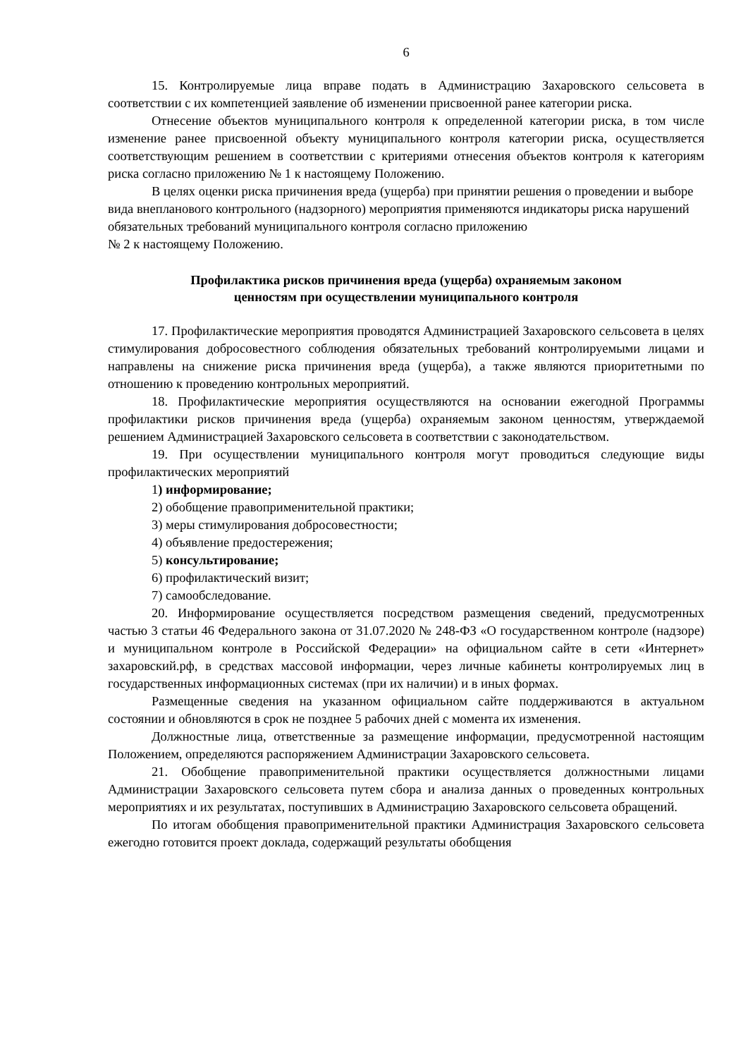6
15. Контролируемые лица вправе подать в Администрацию Захаровского сельсовета в соответствии с их компетенцией заявление об изменении присвоенной ранее категории риска.
Отнесение объектов муниципального контроля к определенной категории риска, в том числе изменение ранее присвоенной объекту муниципального контроля категории риска, осуществляется соответствующим решением в соответствии с критериями отнесения объектов контроля к категориям риска согласно приложению № 1 к настоящему Положению.
В целях оценки риска причинения вреда (ущерба) при принятии решения о проведении и выборе вида внепланового контрольного (надзорного) мероприятия применяются индикаторы риска нарушений обязательных требований муниципального контроля согласно приложению
№ 2 к настоящему Положению.
Профилактика рисков причинения вреда (ущерба) охраняемым законом
ценностям при осуществлении муниципального контроля
17. Профилактические мероприятия проводятся Администрацией Захаровского сельсовета в целях стимулирования добросовестного соблюдения обязательных требований контролируемыми лицами и направлены на снижение риска причинения вреда (ущерба), а также являются приоритетными по отношению к проведению контрольных мероприятий.
18. Профилактические мероприятия осуществляются на основании ежегодной Программы профилактики рисков причинения вреда (ущерба) охраняемым законом ценностям, утверждаемой решением Администрацией Захаровского сельсовета в соответствии с законодательством.
19. При осуществлении муниципального контроля могут проводиться следующие виды профилактических мероприятий
1) информирование;
2) обобщение правоприменительной практики;
3) меры стимулирования добросовестности;
4) объявление предостережения;
5) консультирование;
6) профилактический визит;
7) самообследование.
20. Информирование осуществляется посредством размещения сведений, предусмотренных частью 3 статьи 46 Федерального закона от 31.07.2020 № 248-ФЗ «О государственном контроле (надзоре) и муниципальном контроле в Российской Федерации» на официальном сайте в сети «Интернет» захаровский.рф, в средствах массовой информации, через личные кабинеты контролируемых лиц в государственных информационных системах (при их наличии) и в иных формах.
Размещенные сведения на указанном официальном сайте поддерживаются в актуальном состоянии и обновляются в срок не позднее 5 рабочих дней с момента их изменения.
Должностные лица, ответственные за размещение информации, предусмотренной настоящим Положением, определяются распоряжением Администрации Захаровского сельсовета.
21. Обобщение правоприменительной практики осуществляется должностными лицами Администрации Захаровского сельсовета путем сбора и анализа данных о проведенных контрольных мероприятиях и их результатах, поступивших в Администрацию Захаровского сельсовета обращений.
По итогам обобщения правоприменительной практики Администрация Захаровского сельсовета ежегодно готовится проект доклада, содержащий результаты обобщения